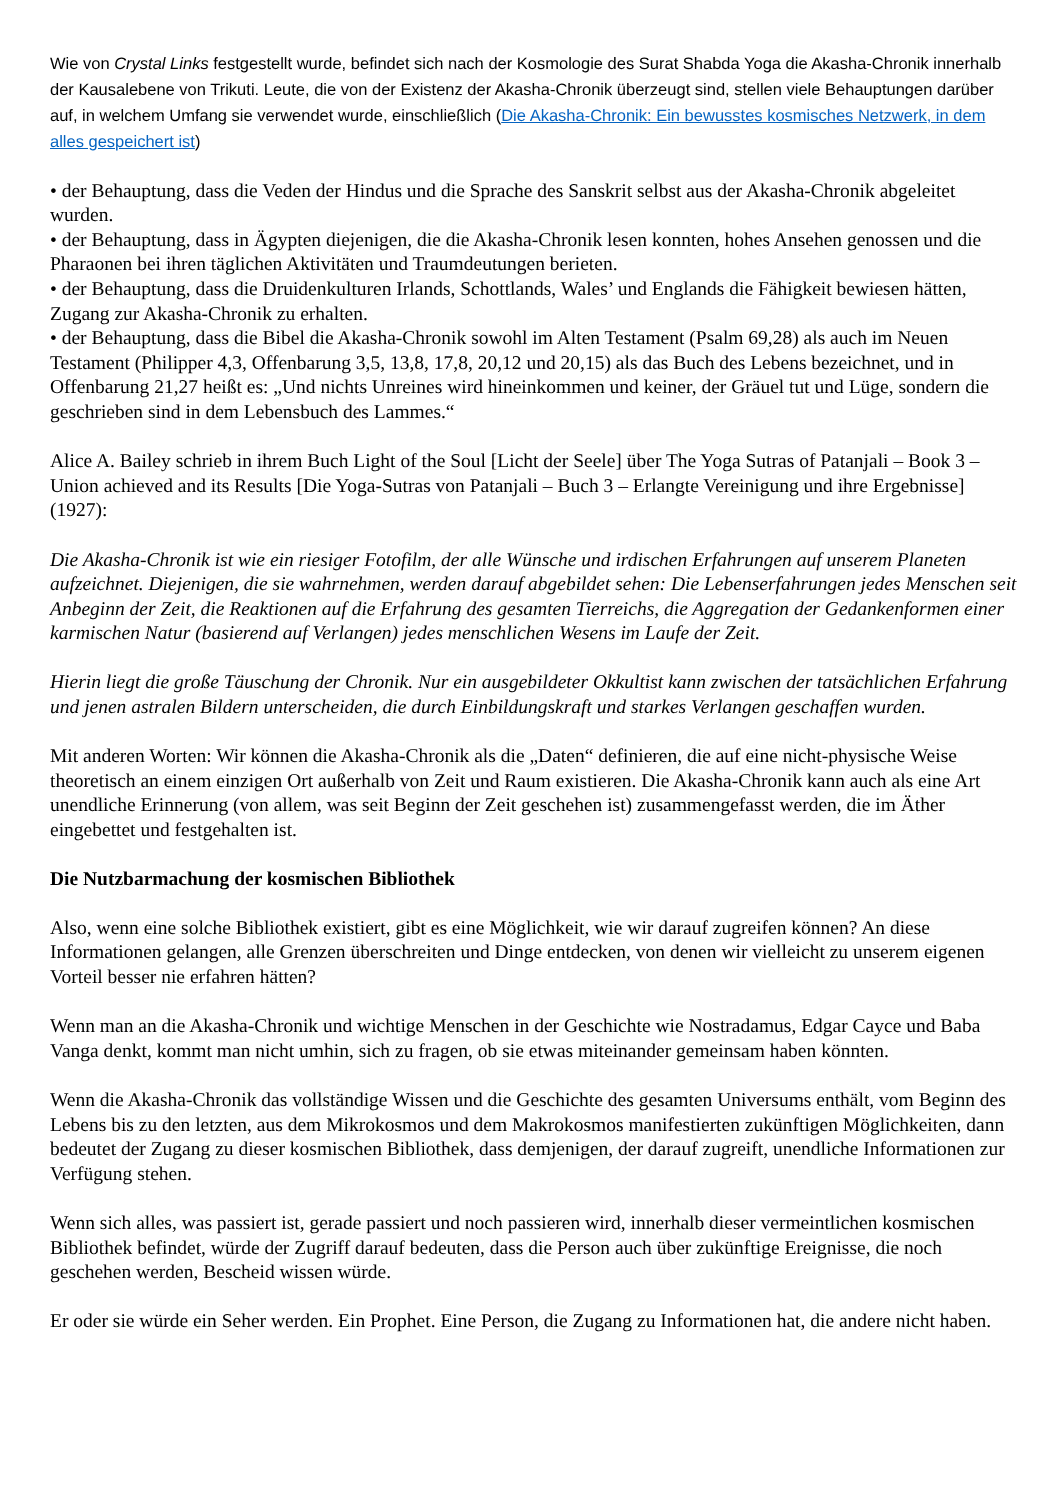Wie von Crystal Links festgestellt wurde, befindet sich nach der Kosmologie des Surat Shabda Yoga die Akasha-Chronik innerhalb der Kausalebene von Trikuti. Leute, die von der Existenz der Akasha-Chronik überzeugt sind, stellen viele Behauptungen darüber auf, in welchem Umfang sie verwendet wurde, einschließlich (Die Akasha-Chronik: Ein bewusstes kosmisches Netzwerk, in dem alles gespeichert ist)
• der Behauptung, dass die Veden der Hindus und die Sprache des Sanskrit selbst aus der Akasha-Chronik abgeleitet wurden.
• der Behauptung, dass in Ägypten diejenigen, die die Akasha-Chronik lesen konnten, hohes Ansehen genossen und die Pharaonen bei ihren täglichen Aktivitäten und Traumdeutungen berieten.
• der Behauptung, dass die Druidenkulturen Irlands, Schottlands, Wales’ und Englands die Fähigkeit bewiesen hätten, Zugang zur Akasha-Chronik zu erhalten.
• der Behauptung, dass die Bibel die Akasha-Chronik sowohl im Alten Testament (Psalm 69,28) als auch im Neuen Testament (Philipper 4,3, Offenbarung 3,5, 13,8, 17,8, 20,12 und 20,15) als das Buch des Lebens bezeichnet, und in Offenbarung 21,27 heißt es: „Und nichts Unreines wird hineinkommen und keiner, der Gräuel tut und Lüge, sondern die geschrieben sind in dem Lebensbuch des Lammes.“
Alice A. Bailey schrieb in ihrem Buch Light of the Soul [Licht der Seele] über The Yoga Sutras of Patanjali – Book 3 – Union achieved and its Results [Die Yoga-Sutras von Patanjali – Buch 3 – Erlangte Vereinigung und ihre Ergebnisse] (1927):
Die Akasha-Chronik ist wie ein riesiger Fotofilm, der alle Wünsche und irdischen Erfahrungen auf unserem Planeten aufzeichnet. Diejenigen, die sie wahrnehmen, werden darauf abgebildet sehen: Die Lebenserfahrungen jedes Menschen seit Anbeginn der Zeit, die Reaktionen auf die Erfahrung des gesamten Tierreichs, die Aggregation der Gedankenformen einer karmischen Natur (basierend auf Verlangen) jedes menschlichen Wesens im Laufe der Zeit.
Hierin liegt die große Täuschung der Chronik. Nur ein ausgebildeter Okkultist kann zwischen der tatsächlichen Erfahrung und jenen astralen Bildern unterscheiden, die durch Einbildungskraft und starkes Verlangen geschaffen wurden.
Mit anderen Worten: Wir können die Akasha-Chronik als die „Daten“ definieren, die auf eine nicht-physische Weise theoretisch an einem einzigen Ort außerhalb von Zeit und Raum existieren. Die Akasha-Chronik kann auch als eine Art unendliche Erinnerung (von allem, was seit Beginn der Zeit geschehen ist) zusammengefasst werden, die im Äther eingebettet und festgehalten ist.
Die Nutzbarmachung der kosmischen Bibliothek
Also, wenn eine solche Bibliothek existiert, gibt es eine Möglichkeit, wie wir darauf zugreifen können? An diese Informationen gelangen, alle Grenzen überschreiten und Dinge entdecken, von denen wir vielleicht zu unserem eigenen Vorteil besser nie erfahren hätten?
Wenn man an die Akasha-Chronik und wichtige Menschen in der Geschichte wie Nostradamus, Edgar Cayce und Baba Vanga denkt, kommt man nicht umhin, sich zu fragen, ob sie etwas miteinander gemeinsam haben könnten.
Wenn die Akasha-Chronik das vollständige Wissen und die Geschichte des gesamten Universums enthält, vom Beginn des Lebens bis zu den letzten, aus dem Mikrokosmos und dem Makrokosmos manifestierten zukünftigen Möglichkeiten, dann bedeutet der Zugang zu dieser kosmischen Bibliothek, dass demjenigen, der darauf zugreift, unendliche Informationen zur Verfügung stehen.
Wenn sich alles, was passiert ist, gerade passiert und noch passieren wird, innerhalb dieser vermeintlichen kosmischen Bibliothek befindet, würde der Zugriff darauf bedeuten, dass die Person auch über zukünftige Ereignisse, die noch geschehen werden, Bescheid wissen würde.
Er oder sie würde ein Seher werden. Ein Prophet. Eine Person, die Zugang zu Informationen hat, die andere nicht haben.